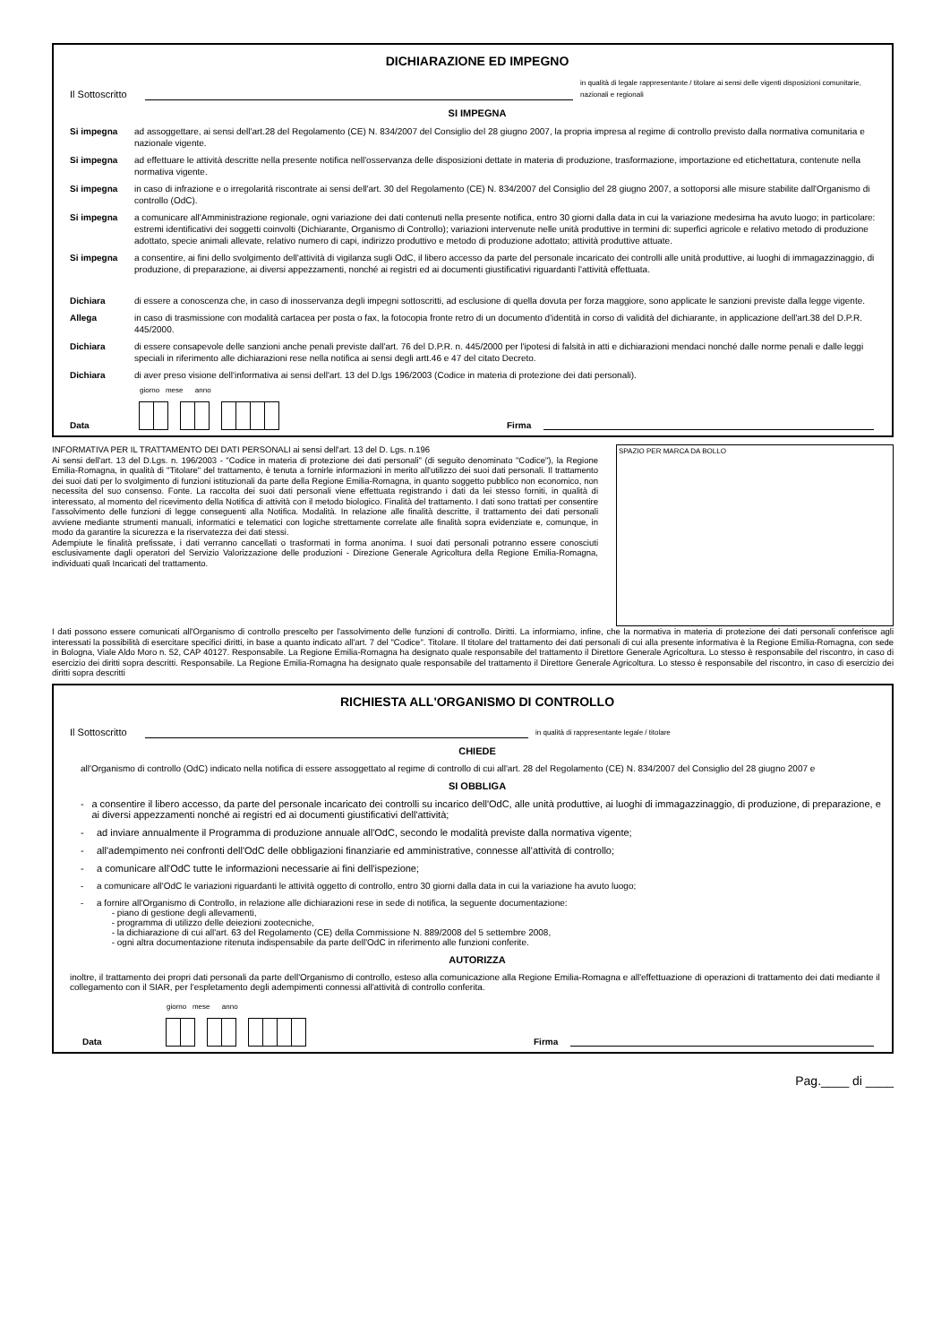DICHIARAZIONE ED IMPEGNO
Il Sottoscritto in qualità di legale rappresentante / titolare ai sensi delle vigenti disposizioni comunitarie, nazionali e regionali
SI IMPEGNA
Si impegna ad assoggettare, ai sensi dell'art.28 del Regolamento (CE) N. 834/2007 del Consiglio del 28 giugno 2007, la propria impresa al regime di controllo previsto dalla normativa comunitaria e nazionale vigente.
Si impegna ad effettuare le attività descritte nella presente notifica nell'osservanza delle disposizioni dettate in materia di produzione, trasformazione, importazione ed etichettatura, contenute nella normativa vigente.
Si impegna in caso di infrazione e o irregolarità riscontrate ai sensi dell'art. 30 del Regolamento (CE) N. 834/2007 del Consiglio del 28 giugno 2007, a sottoporsi alle misure stabilite dall'Organismo di controllo (OdC).
Si impegna a comunicare all'Amministrazione regionale, ogni variazione dei dati contenuti nella presente notifica, entro 30 giorni dalla data in cui la variazione medesima ha avuto luogo; in particolare: estremi identificativi dei soggetti coinvolti (Dichiarante, Organismo di Controllo); variazioni intervenute nelle unità produttive in termini di: superfici agricole e relativo metodo di produzione adottato, specie animali allevate, relativo numero di capi, indirizzo produttivo e metodo di produzione adottato; attività produttive attuate.
Si impegna a consentire, ai fini dello svolgimento dell'attività di vigilanza sugli OdC, il libero accesso da parte del personale incaricato dei controlli alle unità produttive, ai luoghi di immagazzinaggio, di produzione, di preparazione, ai diversi appezzamenti, nonché ai registri ed ai documenti giustificativi riguardanti l'attività effettuata.
Dichiara di essere a conoscenza che, in caso di inosservanza degli impegni sottoscritti, ad esclusione di quella dovuta per forza maggiore, sono applicate le sanzioni previste dalla legge vigente.
Allega in caso di trasmissione con modalità cartacea per posta o fax, la fotocopia fronte retro di un documento d'identità in corso di validità del dichiarante, in applicazione dell'art.38 del D.P.R. 445/2000.
Dichiara di essere consapevole delle sanzioni anche penali previste dall'art. 76 del D.P.R. n. 445/2000 per l'ipotesi di falsità in atti e dichiarazioni mendaci nonché dalle norme penali e dalle leggi speciali in riferimento alle dichiarazioni rese nella notifica ai sensi degli artt.46 e 47 del citato Decreto.
Dichiara di aver preso visione dell'informativa ai sensi dell'art. 13 del D.lgs 196/2003 (Codice in materia di protezione dei dati personali).
giorno mese anno
Data Firma
INFORMATIVA PER IL TRATTAMENTO DEI DATI PERSONALI ai sensi dell'art. 13 del D. Lgs. n.196
Ai sensi dell'art. 13 del D.Lgs. n. 196/2003 - "Codice in materia di protezione dei dati personali" (di seguito denominato "Codice"), la Regione Emilia-Romagna, in qualità di "Titolare" del trattamento, è tenuta a fornirle informazioni in merito all'utilizzo dei suoi dati personali. Il trattamento dei suoi dati per lo svolgimento di funzioni istituzionali da parte della Regione Emilia-Romagna, in quanto soggetto pubblico non economico, non necessita del suo consenso. Fonte. La raccolta dei suoi dati personali viene effettuata registrando i dati da lei stesso forniti, in qualità di interessato, al momento del ricevimento della Notifica di attività con il metodo biologico. Finalità del trattamento. I dati sono trattati per consentire l'assolvimento delle funzioni di legge conseguenti alla Notifica. Modalità. In relazione alle finalità descritte, il trattamento dei dati personali avviene mediante strumenti manuali, informatici e telematici con logiche strettamente correlate alle finalità sopra evidenziate e, comunque, in modo da garantire la sicurezza e la riservatezza dei dati stessi.
Adempiute le finalità prefissate, i dati verranno cancellati o trasformati in forma anonima. I suoi dati personali potranno essere conosciuti esclusivamente dagli operatori del Servizio Valorizzazione delle produzioni - Direzione Generale Agricoltura della Regione Emilia-Romagna, individuati quali Incaricati del trattamento.
SPAZIO PER MARCA DA BOLLO
I dati possono essere comunicati all'Organismo di controllo prescelto per l'assolvimento delle funzioni di controllo. Diritti. La informiamo, infine, che la normativa in materia di protezione dei dati personali conferisce agli interessati la possibilità di esercitare specifici diritti, in base a quanto indicato all'art. 7 del "Codice". Titolare. Il titolare del trattamento dei dati personali di cui alla presente informativa è la Regione Emilia-Romagna, con sede in Bologna, Viale Aldo Moro n. 52, CAP 40127. Responsabile. La Regione Emilia-Romagna ha designato quale responsabile del trattamento il Direttore Generale Agricoltura. Lo stesso è responsabile del riscontro, in caso di esercizio dei diritti sopra descritti. Responsabile. La Regione Emilia-Romagna ha designato quale responsabile del trattamento il Direttore Generale Agricoltura. Lo stesso è responsabile del riscontro, in caso di esercizio dei diritti sopra descritti
RICHIESTA ALL'ORGANISMO DI CONTROLLO
Il Sottoscritto in qualità di rappresentante legale / titolare
CHIEDE
all'Organismo di controllo (OdC) indicato nella notifica di essere assoggettato al regime di controllo di cui all'art. 28 del Regolamento (CE) N. 834/2007 del Consiglio del 28 giugno 2007 e
SI OBBLIGA
- a consentire il libero accesso, da parte del personale incaricato dei controlli su incarico dell'OdC, alle unità produttive, ai luoghi di immagazzinaggio, di produzione, di preparazione, e ai diversi appezzamenti nonché ai registri ed ai documenti giustificativi dell'attività;
- ad inviare annualmente il Programma di produzione annuale all'OdC, secondo le modalità previste dalla normativa vigente;
- all'adempimento nei confronti dell'OdC delle obbligazioni finanziarie ed amministrative, connesse all'attività di controllo;
- a comunicare all'OdC tutte le informazioni necessarie ai fini dell'ispezione;
- a comunicare all'OdC le variazioni riguardanti le attività oggetto di controllo, entro 30 giorni dalla data in cui la variazione ha avuto luogo;
- a fornire all'Organismo di Controllo, in relazione alle dichiarazioni rese in sede di notifica, la seguente documentazione:
- piano di gestione degli allevamenti,
- programma di utilizzo delle deiezioni zootecniche,
- la dichiarazione di cui all'art. 63 del Regolamento (CE) della Commissione N. 889/2008 del 5 settembre 2008,
- ogni altra documentazione ritenuta indispensabile da parte dell'OdC in riferimento alle funzioni conferite.
AUTORIZZA
inoltre, il trattamento dei propri dati personali da parte dell'Organismo di controllo, esteso alla comunicazione alla Regione Emilia-Romagna e all'effettuazione di operazioni di trattamento dei dati mediante il collegamento con il SIAR, per l'espletamento degli adempimenti connessi all'attività di controllo conferita.
giorno mese anno
Data Firma
Pag.____ di ____